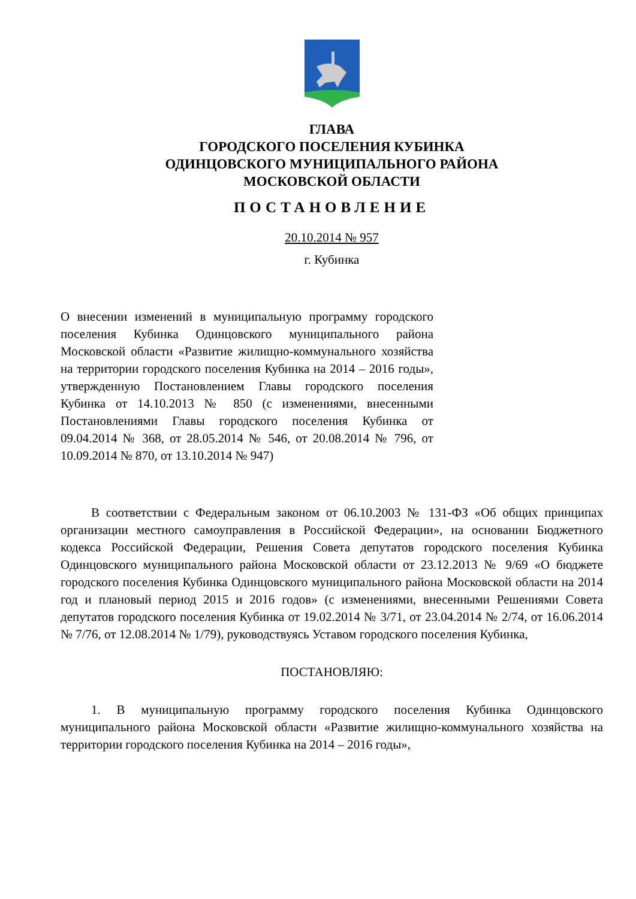ГЛАВА
ГОРОДСКОГО ПОСЕЛЕНИЯ КУБИНКА
ОДИНЦОВСКОГО МУНИЦИПАЛЬНОГО РАЙОНА
МОСКОВСКОЙ ОБЛАСТИ
ПОСТАНОВЛЕНИЕ
20.10.2014 № 957
г. Кубинка
О внесении изменений в муниципальную программу городского поселения Кубинка Одинцовского муниципального района Московской области «Развитие жилищно-коммунального хозяйства на территории городского поселения Кубинка на 2014 – 2016 годы», утвержденную Постановлением Главы городского поселения Кубинка от 14.10.2013 № 850 (с изменениями, внесенными Постановлениями Главы городского поселения Кубинка от 09.04.2014 № 368, от 28.05.2014 № 546, от 20.08.2014 № 796, от 10.09.2014 № 870, от 13.10.2014 № 947)
В соответствии с Федеральным законом от 06.10.2003 № 131-ФЗ «Об общих принципах организации местного самоуправления в Российской Федерации», на основании Бюджетного кодекса Российской Федерации, Решения Совета депутатов городского поселения Кубинка Одинцовского муниципального района Московской области от 23.12.2013 № 9/69 «О бюджете городского поселения Кубинка Одинцовского муниципального района Московской области на 2014 год и плановый период 2015 и 2016 годов» (с изменениями, внесенными Решениями Совета депутатов городского поселения Кубинка от 19.02.2014 № 3/71, от 23.04.2014 № 2/74, от 16.06.2014 № 7/76, от 12.08.2014 № 1/79), руководствуясь Уставом городского поселения Кубинка,
ПОСТАНОВЛЯЮ:
1. В муниципальную программу городского поселения Кубинка Одинцовского муниципального района Московской области «Развитие жилищно-коммунального хозяйства на территории городского поселения Кубинка на 2014 – 2016 годы»,